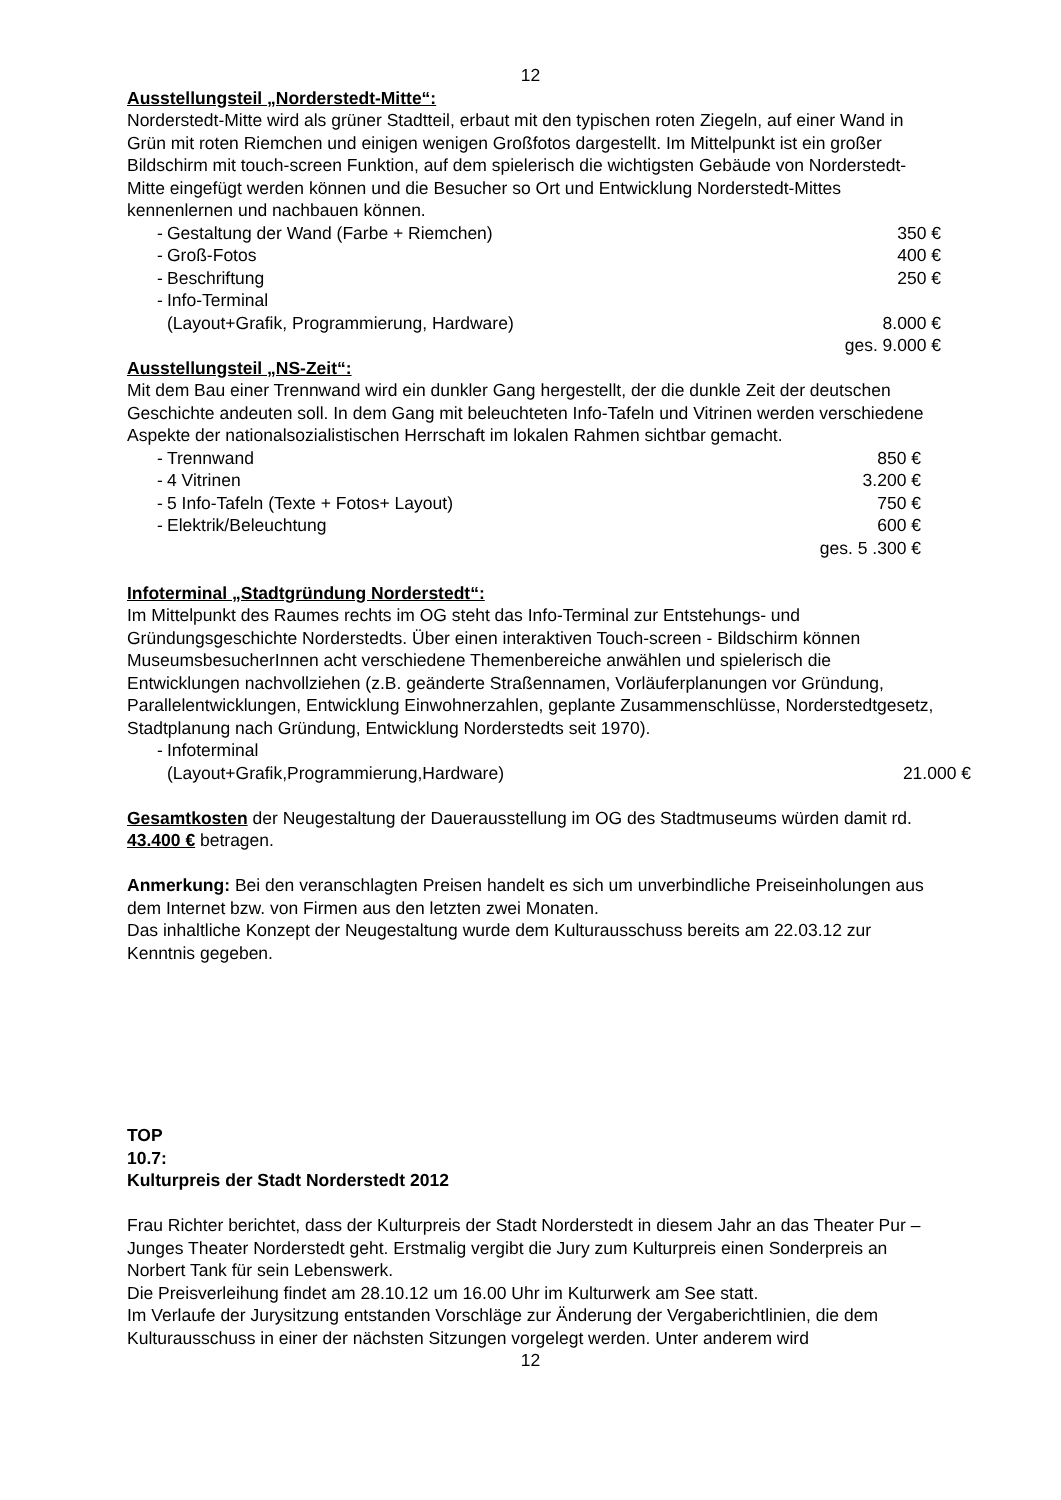12
Ausstellungsteil „Norderstedt-Mitte“:
Norderstedt-Mitte wird als grüner Stadtteil, erbaut mit den typischen roten Ziegeln, auf einer Wand in Grün mit roten Riemchen und einigen wenigen Großfotos dargestellt. Im Mittelpunkt ist ein großer Bildschirm mit touch-screen Funktion, auf dem spielerisch die wichtigsten Gebäude von Norderstedt-Mitte eingefügt werden können und die Besucher so Ort und Entwicklung Norderstedt-Mittes kennenlernen und nachbauen können.
- Gestaltung der Wand (Farbe + Riemchen) 350 €
- Groß-Fotos 400 €
- Beschriftung 250 €
- Info-Terminal
(Layout+Grafik, Programmierung, Hardware)
8.000 €
ges. 9.000 €
Ausstellungsteil „NS-Zeit“:
Mit dem Bau einer Trennwand wird ein dunkler Gang hergestellt, der die dunkle Zeit der deutschen Geschichte andeuten soll. In dem Gang mit beleuchteten Info-Tafeln und Vitrinen werden verschiedene Aspekte der nationalsozialistischen Herrschaft im lokalen Rahmen sichtbar gemacht.
- Trennwand 850 €
- 4 Vitrinen 3.200 €
- 5 Info-Tafeln (Texte + Fotos+ Layout) 750 €
- Elektrik/Beleuchtung 600 €
ges. 5 .300 €
Infoterminal „Stadtgründung Norderstedt“:
Im Mittelpunkt des Raumes rechts im OG steht das Info-Terminal zur Entstehungs- und Gründungsgeschichte Norderstedts. Über einen interaktiven Touch-screen - Bildschirm können MuseumsbesucherInnen acht verschiedene Themenbereiche anwählen und spielerisch die Entwicklungen nachvollziehen (z.B. geänderte Straßennamen, Vorläuferplanungen vor Gründung, Parallelentwicklungen, Entwicklung Einwohnerzahlen, geplante Zusammenschlüsse, Norderstedtgesetz, Stadtplanung nach Gründung, Entwicklung Norderstedts seit 1970).
- Infoterminal
(Layout+Grafik,Programmierung,Hardware)
21.000 €
Gesamtkosten der Neugestaltung der Dauerausstellung im OG des Stadtmuseums würden damit rd. 43.400 € betragen.
Anmerkung: Bei den veranschlagten Preisen handelt es sich um unverbindliche Preiseinholungen aus dem Internet bzw. von Firmen aus den letzten zwei Monaten.
Das inhaltliche Konzept der Neugestaltung wurde dem Kulturausschuss bereits am 22.03.12 zur Kenntnis gegeben.
TOP
10.7:
Kulturpreis der Stadt Norderstedt 2012
Frau Richter berichtet, dass der Kulturpreis der Stadt Norderstedt in diesem Jahr an das Theater Pur – Junges Theater Norderstedt geht. Erstmalig vergibt die Jury zum Kulturpreis einen Sonderpreis an Norbert Tank für sein Lebenswerk.
Die Preisverleihung findet am 28.10.12 um 16.00 Uhr im Kulturwerk am See statt.
Im Verlaufe der Jurysitzung entstanden Vorschläge zur Änderung der Vergaberichtlinien, die dem Kulturausschuss in einer der nächsten Sitzungen vorgelegt werden. Unter anderem wird
12